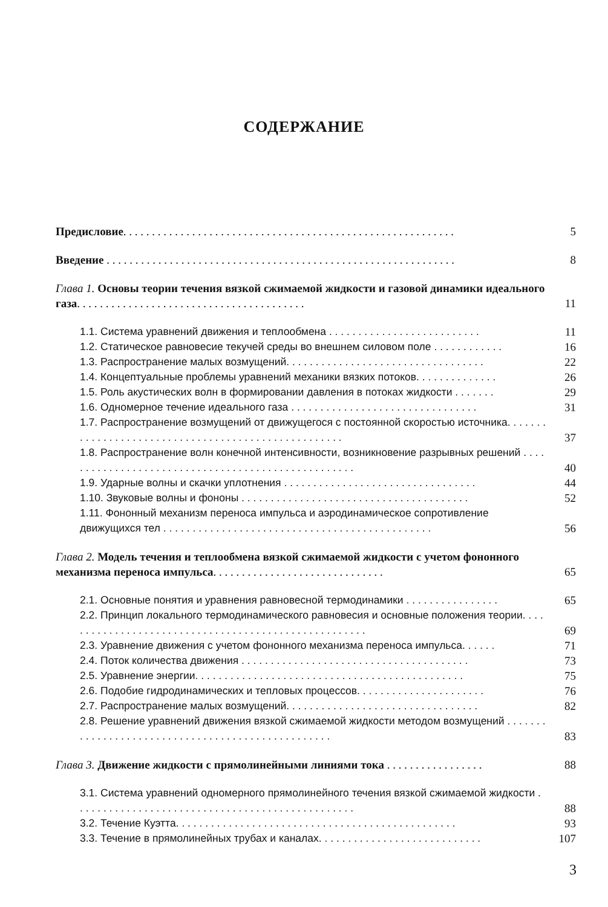СОДЕРЖАНИЕ
Предисловие. . . . . . . . . . . . . . . . . . . . . . . . . . . . . . . . . . . . . . . . . . . . . . . . . . . . . . . . . . 5
Введение . . . . . . . . . . . . . . . . . . . . . . . . . . . . . . . . . . . . . . . . . . . . . . . . . . . . . . . . . . . . . 8
Глава 1. Основы теории течения вязкой сжимаемой жидкости и газовой динамики идеального газа. . . . . . . . . . . . . . . . . . . . . . . . . . . . . . . . . . . . . . . .
11
1.1. Система уравнений движения и теплообмена . . . . . . . . . . . . . . . . . . . . . . . . . . 11
1.2. Статическое равновесие текучей среды во внешнем силовом поле . . . . . . . . . . . . 16
1.3. Распространение малых возмущений. . . . . . . . . . . . . . . . . . . . . . . . . . . . . . . . . . 22
1.4. Концептуальные проблемы уравнений механики вязких потоков. . . . . . . . . . . . . . 26
1.5. Роль акустических волн в формировании давления в потоках жидкости . . . . . . . 29
1.6. Одномерное течение идеального газа . . . . . . . . . . . . . . . . . . . . . . . . . . . . . . . . 31
1.7. Распространение возмущений от движущегося с постоянной скоростью источника. . . . . . . . . . . . . . . . . . . . . . . . . . . . . . . . . . . . . . . . . . . . . . . . . . . .
37
1.8. Распространение волн конечной интенсивности, возникновение разрывных решений . . . . . . . . . . . . . . . . . . . . . . . . . . . . . . . . . . . . . . . . . . . . . . . . . . .
40
1.9. Ударные волны и скачки уплотнения . . . . . . . . . . . . . . . . . . . . . . . . . . . . . . . . . 44
1.10. Звуковые волны и фононы . . . . . . . . . . . . . . . . . . . . . . . . . . . . . . . . . . . . . . . 52
1.11. Фононный механизм переноса импульса и аэродинамическое сопротивление движущихся тел . . . . . . . . . . . . . . . . . . . . . . . . . . . . . . . . . . . . . . . . . . . . . .
56
Глава 2. Модель течения и теплообмена вязкой сжимаемой жидкости с учетом фононного механизма переноса импульса. . . . . . . . . . . . . . . . . . . . . . . . . . . . . .
65
2.1. Основные понятия и уравнения равновесной термодинамики . . . . . . . . . . . . . . . . 65
2.2. Принцип локального термодинамического равновесия и основные положения теории. . . . . . . . . . . . . . . . . . . . . . . . . . . . . . . . . . . . . . . . . . . . . . . . . . . . .
69
2.3. Уравнение движения с учетом фононного механизма переноса импульса. . . . . . 71
2.4. Поток количества движения . . . . . . . . . . . . . . . . . . . . . . . . . . . . . . . . . . . . . . . 73
2.5. Уравнение энергии. . . . . . . . . . . . . . . . . . . . . . . . . . . . . . . . . . . . . . . . . . . . . . 75
2.6. Подобие гидродинамических и тепловых процессов. . . . . . . . . . . . . . . . . . . . . . 76
2.7. Распространение малых возмущений. . . . . . . . . . . . . . . . . . . . . . . . . . . . . . . . . 82
2.8. Решение уравнений движения вязкой сжимаемой жидкости методом возмущений . . . . . . . . . . . . . . . . . . . . . . . . . . . . . . . . . . . . . . . . . . . . . . . . . .
83
Глава 3. Движение жидкости с прямолинейными линиями тока . . . . . . . . . . . . . . . . . 88
3.1. Система уравнений одномерного прямолинейного течения вязкой сжимаемой жидкости . . . . . . . . . . . . . . . . . . . . . . . . . . . . . . . . . . . . . . . . . . . . . . . .
88
3.2. Течение Куэтта. . . . . . . . . . . . . . . . . . . . . . . . . . . . . . . . . . . . . . . . . . . . . . . . 93
3.3. Течение в прямолинейных трубах и каналах. . . . . . . . . . . . . . . . . . . . . . . . . . . . 107
3